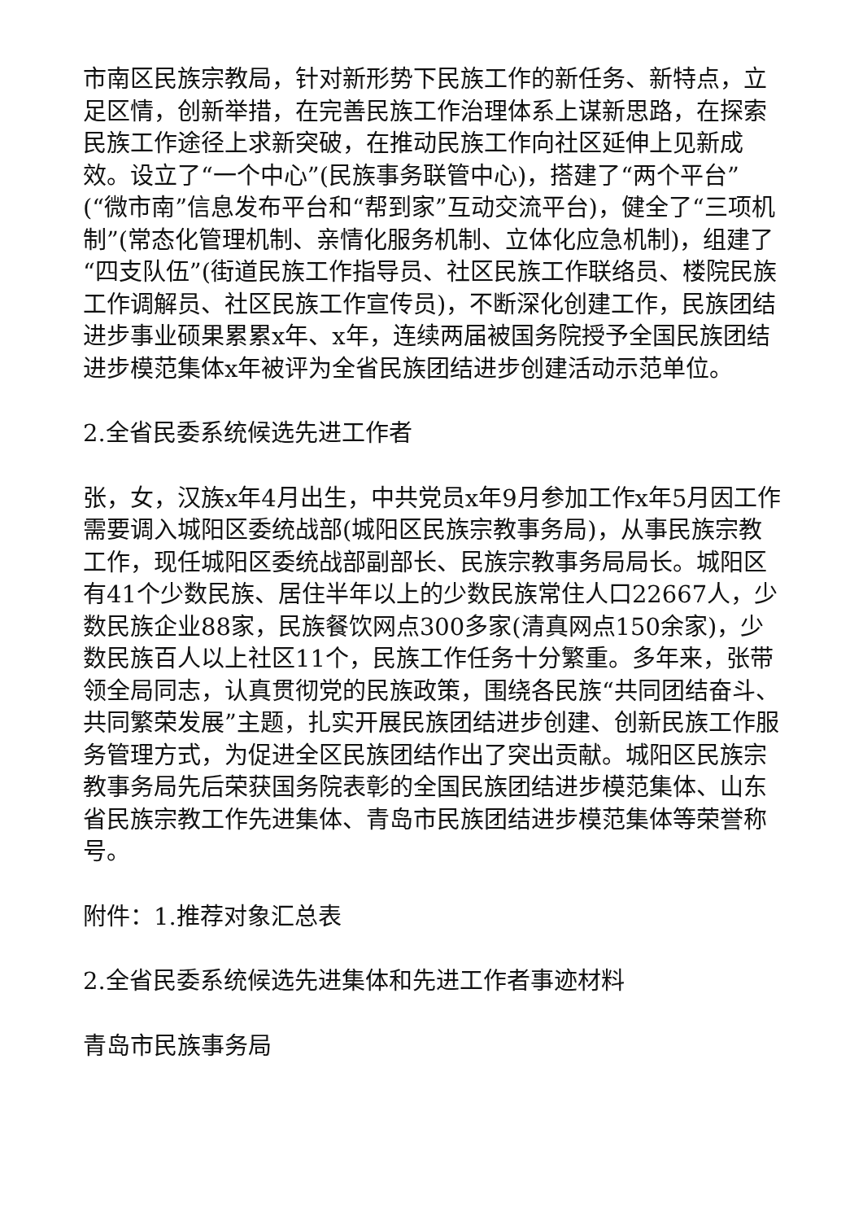市南区民族宗教局，针对新形势下民族工作的新任务、新特点，立足区情，创新举措，在完善民族工作治理体系上谋新思路，在探索民族工作途径上求新突破，在推动民族工作向社区延伸上见新成效。设立了“一个中心”(民族事务联管中心)，搭建了“两个平台”(“微市南”信息发布平台和“帮到家”互动交流平台)，健全了“三项机制”(常态化管理机制、亲情化服务机制、立体化应急机制)，组建了“四支队伍”(街道民族工作指导员、社区民族工作联络员、楼院民族工作调解员、社区民族工作宣传员)，不断深化创建工作，民族团结进步事业硕果累累x年、x年，连续两届被国务院授予全国民族团结进步模范集体x年被评为全省民族团结进步创建活动示范单位。
2.全省民委系统候选先进工作者
张，女，汉族x年4月出生，中共党员x年9月参加工作x年5月因工作需要调入城阳区委统战部(城阳区民族宗教事务局)，从事民族宗教工作，现任城阳区委统战部副部长、民族宗教事务局局长。城阳区有41个少数民族、居住半年以上的少数民族常住人口22667人，少数民族企业88家，民族餐饮网点300多家(清真网点150余家)，少数民族百人以上社区11个，民族工作任务十分繁重。多年来，张带领全局同志，认真贯彻党的民族政策，围绕各民族“共同团结奋斗、共同繁荣发展”主题，扎实开展民族团结进步创建、创新民族工作服务管理方式，为促进全区民族团结作出了突出贡献。城阳区民族宗教事务局先后荣获国务院表彰的全国民族团结进步模范集体、山东省民族宗教工作先进集体、青岛市民族团结进步模范集体等荣誉称号。
附件：1.推荐对象汇总表
2.全省民委系统候选先进集体和先进工作者事迹材料
青岛市民族事务局